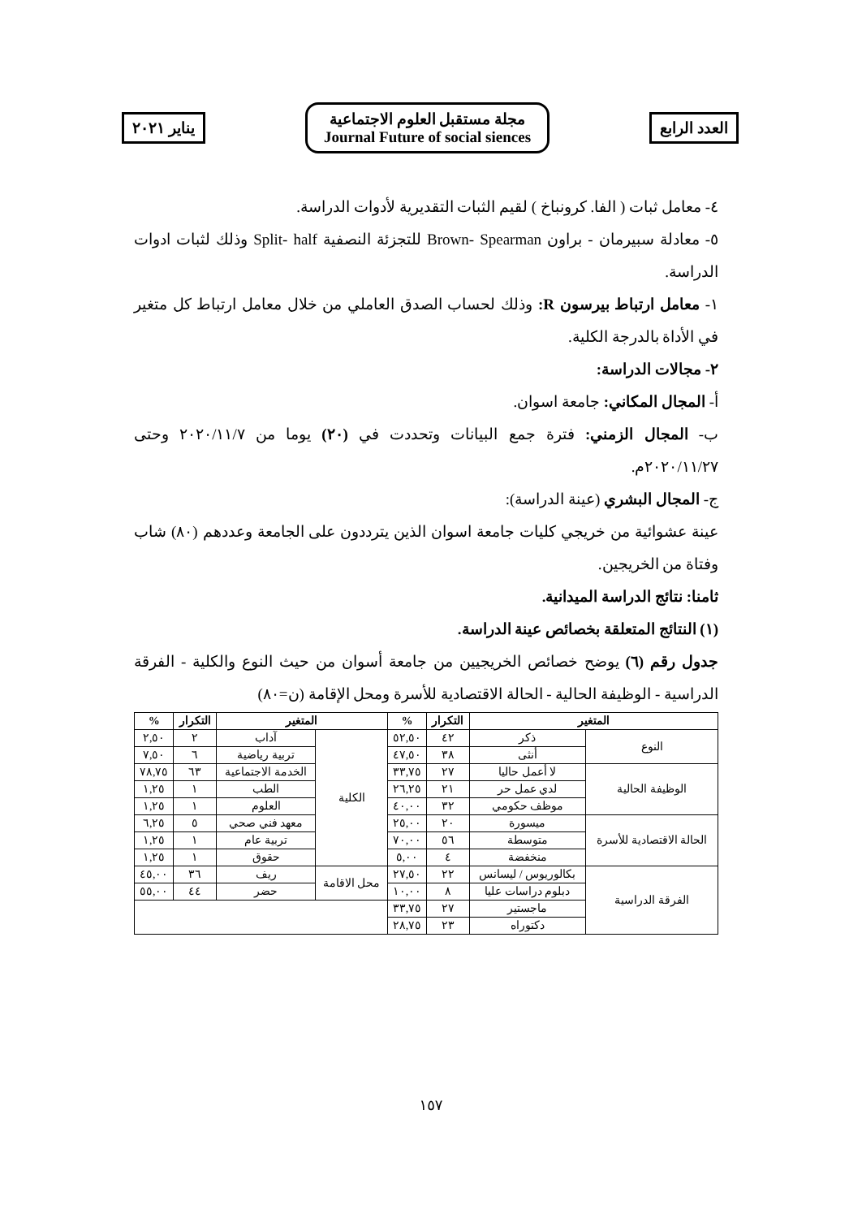يناير ٢٠٢١
مجلة مستقبل العلوم الاجتماعية
Journal Future of social siences
العدد الرابع
٤- معامل ثبات ( الفا. كرونباخ ) لقيم الثبات التقديرية لأدوات الدراسة.
٥- معادلة سبيرمان - براون Brown- Spearman للتجزئة النصفية Split- half وذلك لثبات ادوات الدراسة.
١- معامل ارتباط بيرسون R: وذلك لحساب الصدق العاملي من خلال معامل ارتباط كل متغير في الأداة بالدرجة الكلية.
٢- مجالات الدراسة:
أ- المجال المكاني: جامعة اسوان.
ب- المجال الزمني: فترة جمع البيانات وتحددت في (٢٠) يوما من ٢٠٢٠/١١/٧ وحتى ٢٠٢٠/١١/٢٧م.
ج- المجال البشري (عينة الدراسة):
عينة عشوائية من خريجي كليات جامعة اسوان الذين يترددون على الجامعة وعددهم (٨٠) شاب وفتاة من الخريجين.
ثامنا: نتائج الدراسة الميدانية.
(١) النتائج المتعلقة بخصائص عينة الدراسة.
جدول رقم (٦) يوضح خصائص الخريجيين من جامعة أسوان من حيث النوع والكلية - الفرقة الدراسية - الوظيفة الحالية - الحالة الاقتصادية للأسرة ومحل الإقامة (ن=٨٠)
| المتغير | | التكرار | % | المتغير | | التكرار | % |
| --- | --- | --- | --- | --- | --- | --- | --- |
| النوع | ذكر | ٤٢ | ٥٢,٥٠ | الكلية | آداب | ٢ | ٢,٥٠ |
| | أنثى | ٣٨ | ٤٧,٥٠ | | تربية رياضية | ٦ | ٧,٥٠ |
| الوظيفة الحالية | لا أعمل حاليا | ٢٧ | ٣٣,٧٥ | | الخدمة الاجتماعية | ٦٣ | ٧٨,٧٥ |
| | لدي عمل حر | ٢١ | ٢٦,٢٥ | | الطب | ١ | ١,٢٥ |
| | موظف حكومي | ٣٢ | ٤٠,٠٠ | | العلوم | ١ | ١,٢٥ |
| الحالة الاقتصادية للأسرة | ميسورة | ٢٠ | ٢٥,٠٠ | | معهد فني صحي | ٥ | ٦,٢٥ |
| | متوسطة | ٥٦ | ٧٠,٠٠ | | تربية عام | ١ | ١,٢٥ |
| | منخفضة | ٤ | ٥,٠٠ | | حقوق | ١ | ١,٢٥ |
| الفرقة الدراسية | بكالوريوس / ليسانس | ٢٢ | ٢٧,٥٠ | محل الاقامة | ريف | ٣٦ | ٤٥,٠٠ |
| | دبلوم دراسات عليا | ٨ | ١٠,٠٠ | | حضر | ٤٤ | ٥٥,٠٠ |
| | ماجستير | ٢٧ | ٣٣,٧٥ | | | | |
| | دكتوراه | ٢٣ | ٢٨,٧٥ | | | | |
١٥٧